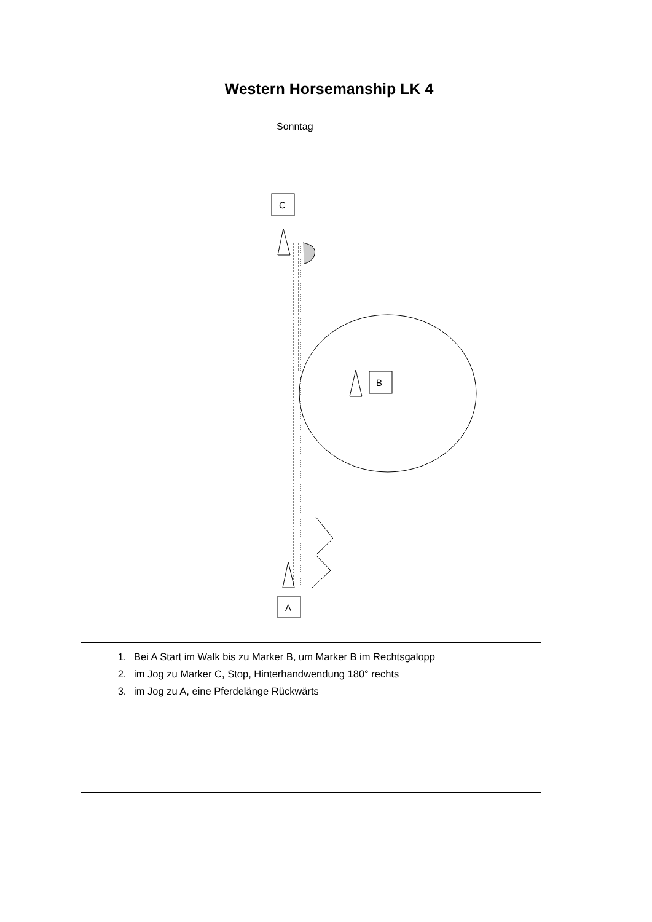Western Horsemanship LK 4
Sonntag
C
B
A
1. Bei A Start im Walk bis zu Marker B, um Marker B im Rechtsgalopp
2. im Jog zu Marker C, Stop, Hinterhandwendung 180° rechts
3. im Jog zu A, eine Pferdelänge Rückwärts